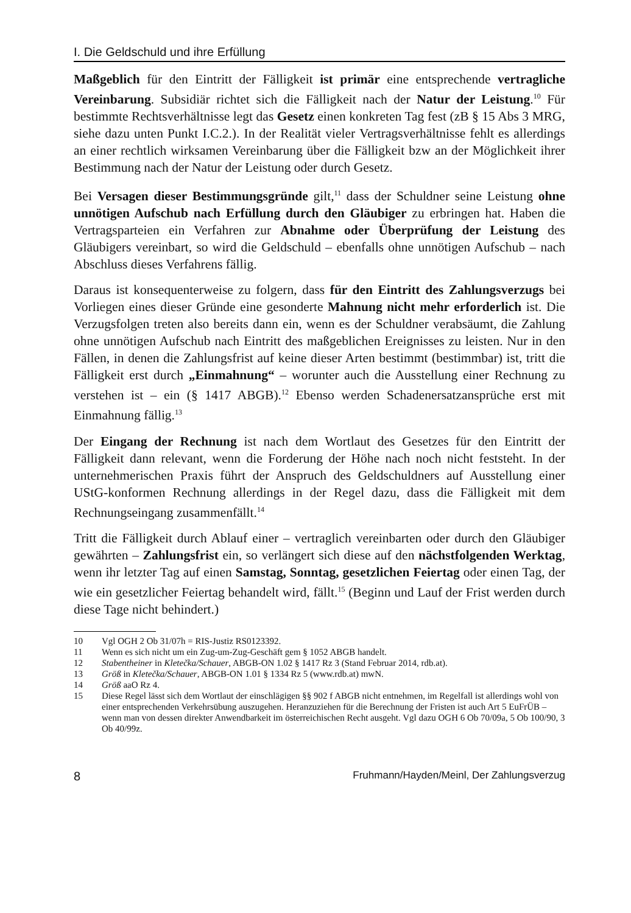I. Die Geldschuld und ihre Erfüllung
Maßgeblich für den Eintritt der Fälligkeit ist primär eine entsprechende vertragliche Vereinbarung. Subsidiär richtet sich die Fälligkeit nach der Natur der Leistung.<sup>10</sup> Für bestimmte Rechtsverhältnisse legt das Gesetz einen konkreten Tag fest (zB § 15 Abs 3 MRG, siehe dazu unten Punkt I.C.2.). In der Realität vieler Vertragsverhältnisse fehlt es allerdings an einer rechtlich wirksamen Vereinbarung über die Fälligkeit bzw an der Möglichkeit ihrer Bestimmung nach der Natur der Leistung oder durch Gesetz.
Bei Versagen dieser Bestimmungsgründe gilt,<sup>11</sup> dass der Schuldner seine Leistung ohne unnötigen Aufschub nach Erfüllung durch den Gläubiger zu erbringen hat. Haben die Vertragsparteien ein Verfahren zur Abnahme oder Überprüfung der Leistung des Gläubigers vereinbart, so wird die Geldschuld – ebenfalls ohne unnötigen Aufschub – nach Abschluss dieses Verfahrens fällig.
Daraus ist konsequenterweise zu folgern, dass für den Eintritt des Zahlungsverzugs bei Vorliegen eines dieser Gründe eine gesonderte Mahnung nicht mehr erforderlich ist. Die Verzugsfolgen treten also bereits dann ein, wenn es der Schuldner verabsäumt, die Zahlung ohne unnötigen Aufschub nach Eintritt des maßgeblichen Ereignisses zu leisten. Nur in den Fällen, in denen die Zahlungsfrist auf keine dieser Arten bestimmt (bestimmbar) ist, tritt die Fälligkeit erst durch „Einmahnung“ – worunter auch die Ausstellung einer Rechnung zu verstehen ist – ein (§ 1417 ABGB).<sup>12</sup> Ebenso werden Schadenersatzansprüche erst mit Einmahnung fällig.<sup>13</sup>
Der Eingang der Rechnung ist nach dem Wortlaut des Gesetzes für den Eintritt der Fälligkeit dann relevant, wenn die Forderung der Höhe nach noch nicht feststeht. In der unternehmerischen Praxis führt der Anspruch des Geldschuldners auf Ausstellung einer UStG-konformen Rechnung allerdings in der Regel dazu, dass die Fälligkeit mit dem Rechnungseingang zusammenfällt.<sup>14</sup>
Tritt die Fälligkeit durch Ablauf einer – vertraglich vereinbarten oder durch den Gläubiger gewährten – Zahlungsfrist ein, so verlängert sich diese auf den nächstfolgenden Werktag, wenn ihr letzter Tag auf einen Samstag, Sonntag, gesetzlichen Feiertag oder einen Tag, der wie ein gesetzlicher Feiertag behandelt wird, fällt.<sup>15</sup> (Beginn und Lauf der Frist werden durch diese Tage nicht behindert.)
10 Vgl OGH 2 Ob 31/07h = RIS-Justiz RS0123392.
11 Wenn es sich nicht um ein Zug-um-Zug-Geschäft gem § 1052 ABGB handelt.
12 Stabentheiner in Kletečka/Schauer, ABGB-ON 1.02 § 1417 Rz 3 (Stand Februar 2014, rdb.at).
13 Größ in Kletečka/Schauer, ABGB-ON 1.01 § 1334 Rz 5 (www.rdb.at) mwN.
14 Größ aaO Rz 4.
15 Diese Regel lässt sich dem Wortlaut der einschlägigen §§ 902 f ABGB nicht entnehmen, im Regelfall ist allerdings wohl von einer entsprechenden Verkehrsübung auszugehen. Heranzuziehen für die Berechnung der Fristen ist auch Art 5 EuFrÜB – wenn man von dessen direkter Anwendbarkeit im österreichischen Recht ausgeht. Vgl dazu OGH 6 Ob 70/09a, 5 Ob 100/90, 3 Ob 40/99z.
8 Fruhmann/Hayden/Meinl, Der Zahlungsverzug